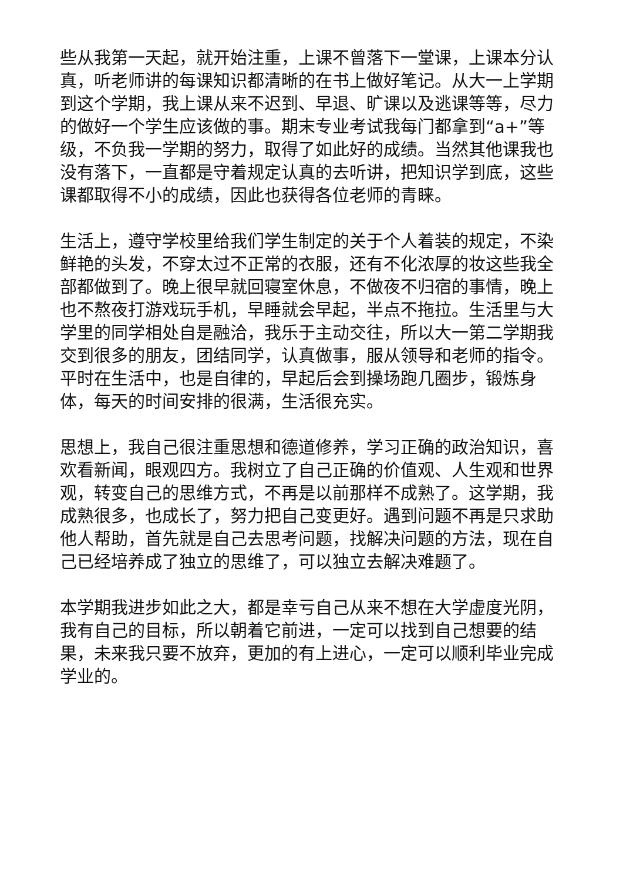些从我第一天起，就开始注重，上课不曾落下一堂课，上课本分认真，听老师讲的每课知识都清晰的在书上做好笔记。从大一上学期到这个学期，我上课从来不迟到、早退、旷课以及逃课等等，尽力的做好一个学生应该做的事。期末专业考试我每门都拿到“a+”等级，不负我一学期的努力，取得了如此好的成绩。当然其他课我也没有落下，一直都是守着规定认真的去听讲，把知识学到底，这些课都取得不小的成绩，因此也获得各位老师的青睐。
生活上，遵守学校里给我们学生制定的关于个人着装的规定，不染鲜艳的头发，不穿太过不正常的衣服，还有不化浓厚的妆这些我全部都做到了。晚上很早就回寝室休息，不做夜不归宿的事情，晚上也不熬夜打游戏玩手机，早睡就会早起，半点不拖拉。生活里与大学里的同学相处自是融洽，我乐于主动交往，所以大一第二学期我交到很多的朋友，团结同学，认真做事，服从领导和老师的指令。平时在生活中，也是自律的，早起后会到操场跑几圈步，锻炼身体，每天的时间安排的很满，生活很充实。
思想上，我自己很注重思想和德道修养，学习正确的政治知识，喜欢看新闻，眼观四方。我树立了自己正确的价值观、人生观和世界观，转变自己的思维方式，不再是以前那样不成熟了。这学期，我成熟很多，也成长了，努力把自己变更好。遇到问题不再是只求助他人帮助，首先就是自己去思考问题，找解决问题的方法，现在自己已经培养成了独立的思维了，可以独立去解决难题了。
本学期我进步如此之大，都是幸亏自己从来不想在大学虚度光阴，我有自己的目标，所以朝着它前进，一定可以找到自己想要的结果，未来我只要不放弃，更加的有上进心，一定可以顺利毕业完成学业的。